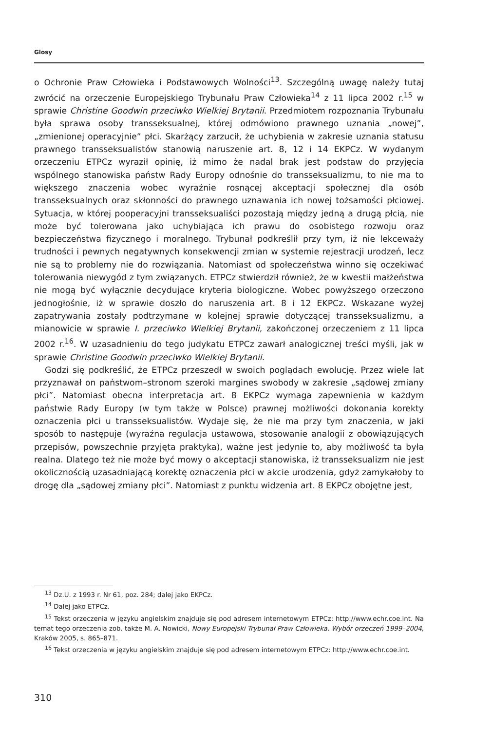Glosy
o Ochronie Praw Człowieka i Podstawowych Wolności<sup>13</sup>. Szczególną uwagę należy tutaj zwrócić na orzeczenie Europejskiego Trybunału Praw Człowieka<sup>14</sup> z 11 lipca 2002 r.<sup>15</sup> w sprawie Christine Goodwin przeciwko Wielkiej Brytanii. Przedmiotem rozpoznania Trybunału była sprawa osoby transseksualnej, której odmówiono prawnego uznania „nowej”, „zmienionej operacyjnie” płci. Skarżący zarzucił, że uchybienia w zakresie uznania statusu prawnego transseksualistów stanowią naruszenie art. 8, 12 i 14 EKPCz. W wydanym orzeczeniu ETPCz wyraził opinię, iż mimo że nadal brak jest podstaw do przyjęcia wspólnego stanowiska państw Rady Europy odnośnie do transseksualizmu, to nie ma to większego znaczenia wobec wyraźnie rosnącej akceptacji społecznej dla osób transseksualnych oraz skłonności do prawnego uznawania ich nowej tożsamości płciowej. Sytuacja, w której pooperacyjni transseksualiści pozostają między jedną a drugą płcią, nie może być tolerowana jako uchybiająca ich prawu do osobistego rozwoju oraz bezpieczeństwa fizycznego i moralnego. Trybunał podkreślił przy tym, iż nie lekceważy trudności i pewnych negatywnych konsekwencji zmian w systemie rejestracji urodzeń, lecz nie są to problemy nie do rozwiązania. Natomiast od społeczeństwa winno się oczekiwać tolerowania niewygód z tym związanych. ETPCz stwierdził również, że w kwestii małżeństwa nie mogą być wyłącznie decydujące kryteria biologiczne. Wobec powyższego orzeczono jednogłośnie, iż w sprawie doszło do naruszenia art. 8 i 12 EKPCz. Wskazane wyżej zapatrywania zostały podtrzymane w kolejnej sprawie dotyczącej transseksualizmu, a mianowicie w sprawie I. przeciwko Wielkiej Brytanii, zakończonej orzeczeniem z 11 lipca 2002 r.<sup>16</sup>. W uzasadnieniu do tego judykatu ETPCz zawarł analogicznej treści myśli, jak w sprawie Christine Goodwin przeciwko Wielkiej Brytanii.
Godzi się podkreślić, że ETPCz przeszedł w swoich poglądach ewolucję. Przez wiele lat przyznawał on państwom–stronom szeroki margines swobody w zakresie „sądowej zmiany płci”. Natomiast obecna interpretacja art. 8 EKPCz wymaga zapewnienia w każdym państwie Rady Europy (w tym także w Polsce) prawnej możliwości dokonania korekty oznaczenia płci u transseksualistów. Wydaje się, że nie ma przy tym znaczenia, w jaki sposób to następuje (wyraźna regulacja ustawowa, stosowanie analogii z obowiązujących przepisów, powszechnie przyjęta praktyka), ważne jest jedynie to, aby możliwość ta była realna. Dlatego też nie może być mowy o akceptacji stanowiska, iż transseksualizm nie jest okolicznością uzasadniającą korektę oznaczenia płci w akcie urodzenia, gdyż zamykałoby to drogę dla „sądowej zmiany płci”. Natomiast z punktu widzenia art. 8 EKPCz obojętne jest,
<sup>13</sup> Dz.U. z 1993 r. Nr 61, poz. 284; dalej jako EKPCz.
<sup>14</sup> Dalej jako ETPCz.
<sup>15</sup> Tekst orzeczenia w języku angielskim znajduje się pod adresem internetowym ETPCz: http://www.echr.coe.int. Na temat tego orzeczenia zob. także M. A. Nowicki, Nowy Europejski Trybunał Praw Człowieka. Wybór orzeczeń 1999–2004, Kraków 2005, s. 865–871.
<sup>16</sup> Tekst orzeczenia w języku angielskim znajduje się pod adresem internetowym ETPCz: http://www.echr.coe.int.
310